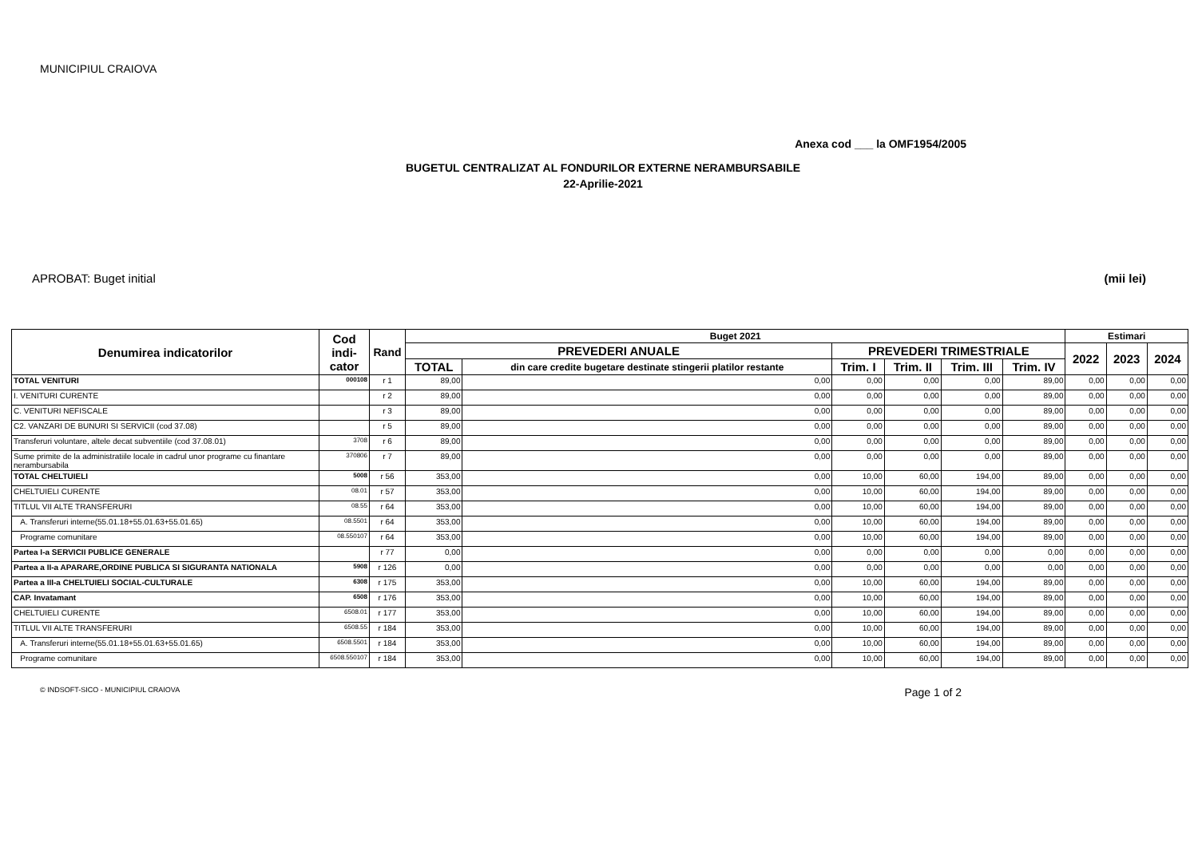MUNICIPIUL CRAIOVA
Anexa cod ___ la OMF1954/2005
BUGETUL CENTRALIZAT AL FONDURILOR EXTERNE NERAMBURSABILE
22-Aprilie-2021
APROBAT: Buget initial (mii lei)
| Denumirea indicatorilor | Cod indi- cator | Rand | Buget 2021 | | | | | | Estimari | | |
| --- | --- | --- | --- | --- | --- | --- | --- | --- | --- | --- | --- |
| | | | PREVEDERI ANUALE | | PREVEDERI TRIMESTRIALE | | | | 2022 | 2023 | 2024 |
| | | | TOTAL | din care credite bugetare destinate stingerii platilor restante | Trim. I | Trim. II | Trim. III | Trim. IV | | | |
| TOTAL VENITURI | 000108 | r 1 | 89,00 | 0,00 | 0,00 | 0,00 | 0,00 | 89,00 | 0,00 | 0,00 | 0,00 |
| I. VENITURI CURENTE | | r 2 | 89,00 | 0,00 | 0,00 | 0,00 | 0,00 | 89,00 | 0,00 | 0,00 | 0,00 |
| C. VENITURI NEFISCALE | | r 3 | 89,00 | 0,00 | 0,00 | 0,00 | 0,00 | 89,00 | 0,00 | 0,00 | 0,00 |
| C2. VANZARI DE BUNURI SI SERVICII (cod 37.08) | | r 5 | 89,00 | 0,00 | 0,00 | 0,00 | 0,00 | 89,00 | 0,00 | 0,00 | 0,00 |
| Transferuri voluntare, altele decat subventiile (cod 37.08.01) | 3708 | r 6 | 89,00 | 0,00 | 0,00 | 0,00 | 0,00 | 89,00 | 0,00 | 0,00 | 0,00 |
| Sume primite de la administratiile locale in cadrul unor programe cu finantare nerambursabila | 370806 | r 7 | 89,00 | 0,00 | 0,00 | 0,00 | 0,00 | 89,00 | 0,00 | 0,00 | 0,00 |
| TOTAL CHELTUIELI | 5008 | r 56 | 353,00 | 0,00 | 10,00 | 60,00 | 194,00 | 89,00 | 0,00 | 0,00 | 0,00 |
| CHELTUIELI CURENTE | 08.01 | r 57 | 353,00 | 0,00 | 10,00 | 60,00 | 194,00 | 89,00 | 0,00 | 0,00 | 0,00 |
| TITLUL VII ALTE TRANSFERURI | 08.55 | r 64 | 353,00 | 0,00 | 10,00 | 60,00 | 194,00 | 89,00 | 0,00 | 0,00 | 0,00 |
| A. Transferuri interne(55.01.18+55.01.63+55.01.65) | 08.5501 | r 64 | 353,00 | 0,00 | 10,00 | 60,00 | 194,00 | 89,00 | 0,00 | 0,00 | 0,00 |
| Programe comunitare | 08.550107 | r 64 | 353,00 | 0,00 | 10,00 | 60,00 | 194,00 | 89,00 | 0,00 | 0,00 | 0,00 |
| Partea I-a SERVICII PUBLICE GENERALE | | r 77 | 0,00 | 0,00 | 0,00 | 0,00 | 0,00 | 0,00 | 0,00 | 0,00 | 0,00 |
| Partea a II-a APARARE,ORDINE PUBLICA SI SIGURANTA NATIONALA | 5908 | r 126 | 0,00 | 0,00 | 0,00 | 0,00 | 0,00 | 0,00 | 0,00 | 0,00 | 0,00 |
| Partea a III-a CHELTUIELI SOCIAL-CULTURALE | 6308 | r 175 | 353,00 | 0,00 | 10,00 | 60,00 | 194,00 | 89,00 | 0,00 | 0,00 | 0,00 |
| CAP. Invatamant | 6508 | r 176 | 353,00 | 0,00 | 10,00 | 60,00 | 194,00 | 89,00 | 0,00 | 0,00 | 0,00 |
| CHELTUIELI CURENTE | 6508.01 | r 177 | 353,00 | 0,00 | 10,00 | 60,00 | 194,00 | 89,00 | 0,00 | 0,00 | 0,00 |
| TITLUL VII ALTE TRANSFERURI | 6508.55 | r 184 | 353,00 | 0,00 | 10,00 | 60,00 | 194,00 | 89,00 | 0,00 | 0,00 | 0,00 |
| A. Transferuri interne(55.01.18+55.01.63+55.01.65) | 6508.5501 | r 184 | 353,00 | 0,00 | 10,00 | 60,00 | 194,00 | 89,00 | 0,00 | 0,00 | 0,00 |
| Programe comunitare | 6508.550107 | r 184 | 353,00 | 0,00 | 10,00 | 60,00 | 194,00 | 89,00 | 0,00 | 0,00 | 0,00 |
© INDSOFT-SICO - MUNICIPIUL CRAIOVA Page 1 of 2